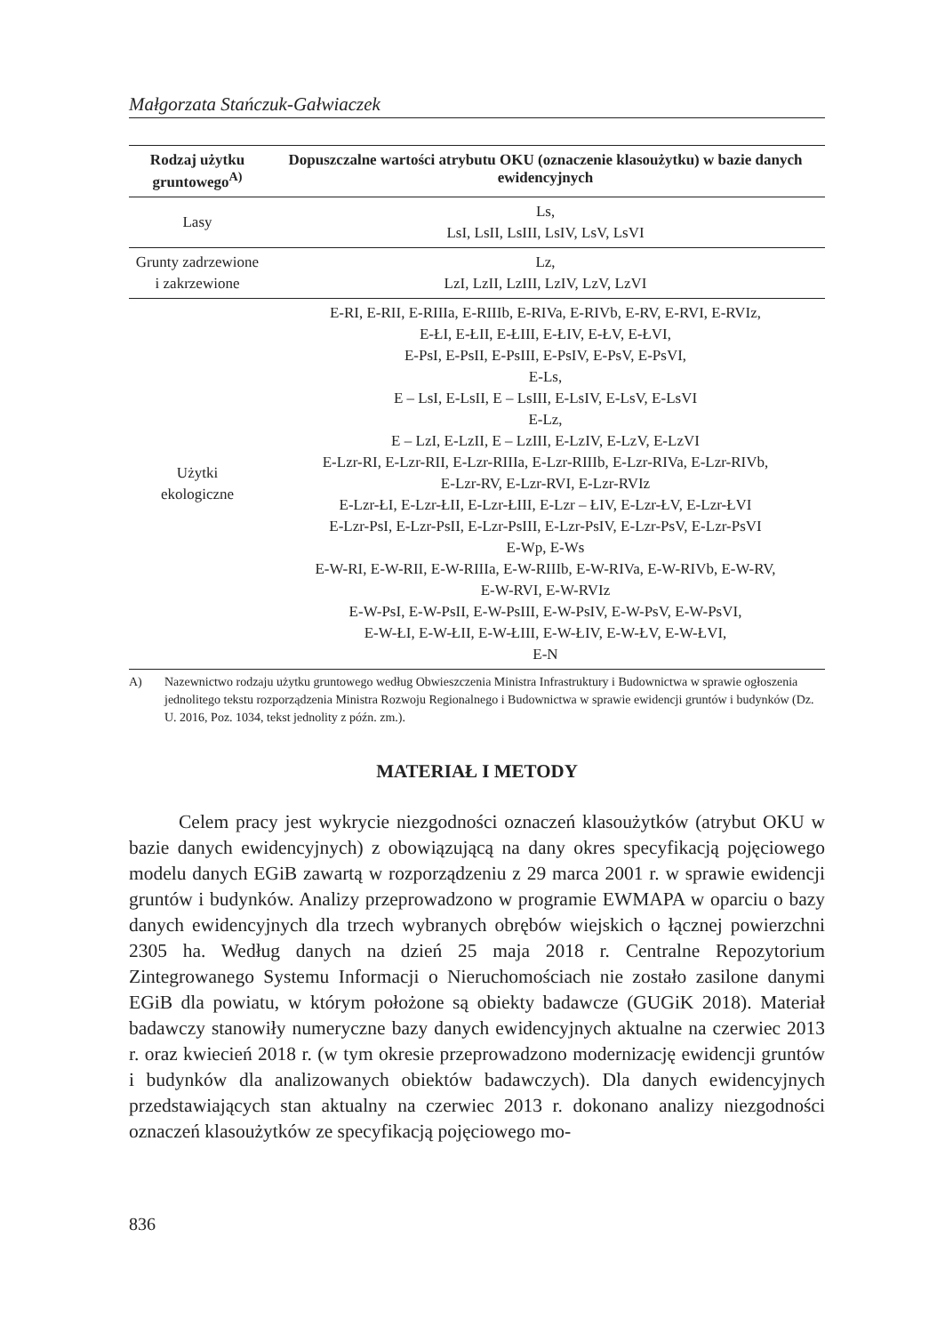Małgorzata Stańczuk-Gałwiaczek
| Rodzaj użytku gruntowego<sup>A)</sup> | Dopuszczalne wartości atrybutu OKU (oznaczenie klasoużytku) w bazie danych ewidencyjnych |
| --- | --- |
| Lasy | Ls, LsI, LsII, LsIII, LsIV, LsV, LsVI |
| Grunty zadrzewione i zakrzewione | Lz, LzI, LzII, LzIII, LzIV, LzV, LzVI |
| Użytki ekologiczne | E-RI, E-RII, E-RIIIa, E-RIIIb, E-RIVa, E-RIVb, E-RV, E-RVI, E-RVIz, E-ŁI, E-ŁII, E-ŁIII, E-ŁIV, E-ŁV, E-ŁVI, E-PsI, E-PsII, E-PsIII, E-PsIV, E-PsV, E-PsVI, E-Ls, E – LsI, E-LsII, E – LsIII, E-LsIV, E-LsV, E-LsVI E-Lz, E – LzI, E-LzII, E – LzIII, E-LzIV, E-LzV, E-LzVI E-Lzr-RI, E-Lzr-RII, E-Lzr-RIIIa, E-Lzr-RIIIb, E-Lzr-RIVa, E-Lzr-RIVb, E-Lzr-RV, E-Lzr-RVI, E-Lzr-RVIz E-Lzr-ŁI, E-Lzr-ŁII, E-Lzr-ŁIII, E-Lzr – ŁIV, E-Lzr-ŁV, E-Lzr-ŁVI E-Lzr-PsI, E-Lzr-PsII, E-Lzr-PsIII, E-Lzr-PsIV, E-Lzr-PsV, E-Lzr-PsVI E-Wp, E-Ws E-W-RI, E-W-RII, E-W-RIIIa, E-W-RIIIb, E-W-RIVa, E-W-RIVb, E-W-RV, E-W-RVI, E-W-RVIz E-W-PsI, E-W-PsII, E-W-PsIII, E-W-PsIV, E-W-PsV, E-W-PsVI, E-W-ŁI, E-W-ŁII, E-W-ŁIII, E-W-ŁIV, E-W-ŁV, E-W-ŁVI, E-N |
A) Nazewnictwo rodzaju użytku gruntowego według Obwieszczenia Ministra Infrastruktury i Budownictwa w sprawie ogłoszenia jednolitego tekstu rozporządzenia Ministra Rozwoju Regionalnego i Budownictwa w sprawie ewidencji gruntów i budynków (Dz. U. 2016, Poz. 1034, tekst jednolity z późn. zm.).
MATERIAŁ I METODY
Celem pracy jest wykrycie niezgodności oznaczeń klasoużytków (atrybut OKU w bazie danych ewidencyjnych) z obowiązującą na dany okres specyfikacją pojęciowego modelu danych EGiB zawartą w rozporządzeniu z 29 marca 2001 r. w sprawie ewidencji gruntów i budynków. Analizy przeprowadzono w programie EWMAPA w oparciu o bazy danych ewidencyjnych dla trzech wybranych obrębów wiejskich o łącznej powierzchni 2305 ha. Według danych na dzień 25 maja 2018 r. Centralne Repozytorium Zintegrowanego Systemu Informacji o Nieruchomościach nie zostało zasilone danymi EGiB dla powiatu, w którym położone są obiekty badawcze (GUGiK 2018). Materiał badawczy stanowiły numeryczne bazy danych ewidencyjnych aktualne na czerwiec 2013 r. oraz kwiecień 2018 r. (w tym okresie przeprowadzono modernizację ewidencji gruntów i budynków dla analizowanych obiektów badawczych). Dla danych ewidencyjnych przedstawiających stan aktualny na czerwiec 2013 r. dokonano analizy niezgodności oznaczeń klasoużytków ze specyfikacją pojęciowego mo-
836